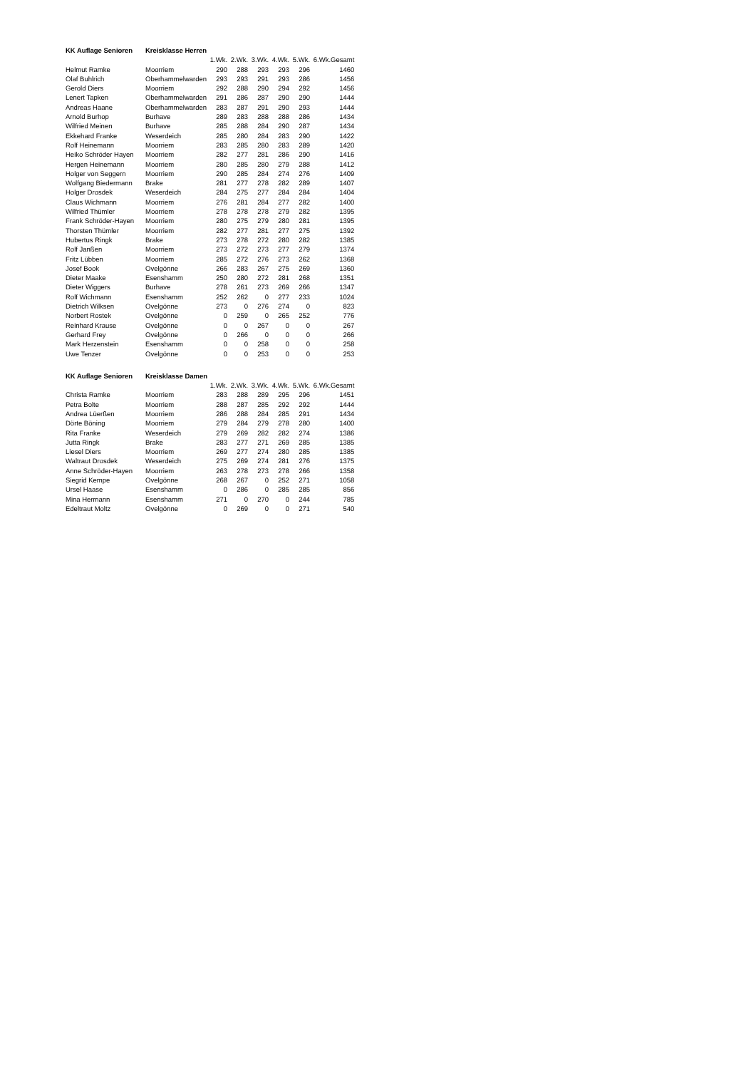| KK Auflage Senioren | Kreisklasse Herren | | | | | | | |
| | | 1.Wk. | 2.Wk. | 3.Wk. | 4.Wk. | 5.Wk. | 6.Wk. | Gesamt |
| Helmut Ramke | Moorriem | 290 | 288 | 293 | 293 | 296 | | 1460 |
| Olaf Buhlrich | Oberhammelwarden | 293 | 293 | 291 | 293 | 286 | | 1456 |
| Gerold Diers | Moorriem | 292 | 288 | 290 | 294 | 292 | | 1456 |
| Lenert Tapken | Oberhammelwarden | 291 | 286 | 287 | 290 | 290 | | 1444 |
| Andreas Haane | Oberhammelwarden | 283 | 287 | 291 | 290 | 293 | | 1444 |
| Arnold Burhop | Burhave | 289 | 283 | 288 | 288 | 286 | | 1434 |
| Wilfried Meinen | Burhave | 285 | 288 | 284 | 290 | 287 | | 1434 |
| Ekkehard Franke | Weserdeich | 285 | 280 | 284 | 283 | 290 | | 1422 |
| Rolf Heinemann | Moorriem | 283 | 285 | 280 | 283 | 289 | | 1420 |
| Heiko Schröder Hayen | Moorriem | 282 | 277 | 281 | 286 | 290 | | 1416 |
| Hergen Heinemann | Moorriem | 280 | 285 | 280 | 279 | 288 | | 1412 |
| Holger von Seggern | Moorriem | 290 | 285 | 284 | 274 | 276 | | 1409 |
| Wolfgang Biedermann | Brake | 281 | 277 | 278 | 282 | 289 | | 1407 |
| Holger Drosdek | Weserdeich | 284 | 275 | 277 | 284 | 284 | | 1404 |
| Claus Wichmann | Moorriem | 276 | 281 | 284 | 277 | 282 | | 1400 |
| Wilfried Thümler | Moorriem | 278 | 278 | 278 | 279 | 282 | | 1395 |
| Frank Schröder-Hayen | Moorriem | 280 | 275 | 279 | 280 | 281 | | 1395 |
| Thorsten Thümler | Moorriem | 282 | 277 | 281 | 277 | 275 | | 1392 |
| Hubertus Ringk | Brake | 273 | 278 | 272 | 280 | 282 | | 1385 |
| Rolf Janßen | Moorriem | 273 | 272 | 273 | 277 | 279 | | 1374 |
| Fritz Lübben | Moorriem | 285 | 272 | 276 | 273 | 262 | | 1368 |
| Josef Book | Ovelgönne | 266 | 283 | 267 | 275 | 269 | | 1360 |
| Dieter Maake | Esenshamm | 250 | 280 | 272 | 281 | 268 | | 1351 |
| Dieter Wiggers | Burhave | 278 | 261 | 273 | 269 | 266 | | 1347 |
| Rolf Wichmann | Esenshamm | 252 | 262 | 0 | 277 | 233 | | 1024 |
| Dietrich Wilksen | Ovelgönne | 273 | 0 | 276 | 274 | 0 | | 823 |
| Norbert Rostek | Ovelgönne | 0 | 259 | 0 | 265 | 252 | | 776 |
| Reinhard Krause | Ovelgönne | 0 | 0 | 267 | 0 | 0 | | 267 |
| Gerhard Frey | Ovelgönne | 0 | 266 | 0 | 0 | 0 | | 266 |
| Mark Herzenstein | Esenshamm | 0 | 0 | 258 | 0 | 0 | | 258 |
| Uwe Tenzer | Ovelgönne | 0 | 0 | 253 | 0 | 0 | | 253 |
| KK Auflage Senioren | Kreisklasse Damen | | | | | | | |
| | | 1.Wk. | 2.Wk. | 3.Wk. | 4.Wk. | 5.Wk. | 6.Wk. | Gesamt |
| Christa Ramke | Moorriem | 283 | 288 | 289 | 295 | 296 | | 1451 |
| Petra Bolte | Moorriem | 288 | 287 | 285 | 292 | 292 | | 1444 |
| Andrea Lüerßen | Moorriem | 286 | 288 | 284 | 285 | 291 | | 1434 |
| Dörte Böning | Moorriem | 279 | 284 | 279 | 278 | 280 | | 1400 |
| Rita Franke | Weserdeich | 279 | 269 | 282 | 282 | 274 | | 1386 |
| Jutta Ringk | Brake | 283 | 277 | 271 | 269 | 285 | | 1385 |
| Liesel Diers | Moorriem | 269 | 277 | 274 | 280 | 285 | | 1385 |
| Waltraut Drosdek | Weserdeich | 275 | 269 | 274 | 281 | 276 | | 1375 |
| Anne Schröder-Hayen | Moorriem | 263 | 278 | 273 | 278 | 266 | | 1358 |
| Siegrid Kempe | Ovelgönne | 268 | 267 | 0 | 252 | 271 | | 1058 |
| Ursel Haase | Esenshamm | 0 | 286 | 0 | 285 | 285 | | 856 |
| Mina Hermann | Esenshamm | 271 | 0 | 270 | 0 | 244 | | 785 |
| Edeltraut Moltz | Ovelgönne | 0 | 269 | 0 | 0 | 271 | | 540 |